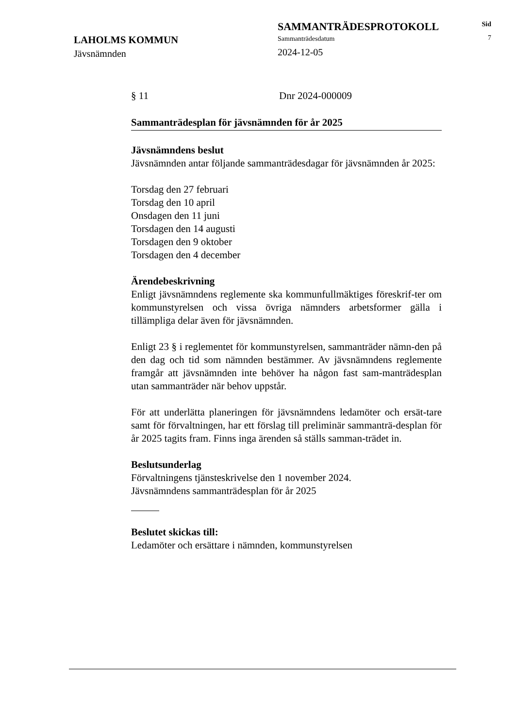LAHOLMS KOMMUN
Jävsnämnden
SAMMANTRÄDESPROTOKOLL
Sammanträdesdatum
2024-12-05
Sid
7
§ 11 Dnr 2024-000009
Sammanträdesplan för jävsnämnden för år 2025
Jävsnämndens beslut
Jävsnämnden antar följande sammanträdesdagar för jävsnämnden år 2025:
Torsdag den 27 februari
Torsdag den 10 april
Onsdagen den 11 juni
Torsdagen den 14 augusti
Torsdagen den 9 oktober
Torsdagen den 4 december
Ärendebeskrivning
Enligt jävsnämndens reglemente ska kommunfullmäktiges föreskrif-ter om kommunstyrelsen och vissa övriga nämnders arbetsformer gälla i tillämpliga delar även för jävsnämnden.
Enligt 23 § i reglementet för kommunstyrelsen, sammanträder nämn-den på den dag och tid som nämnden bestämmer. Av jävsnämndens reglemente framgår att jävsnämnden inte behöver ha någon fast sam-manträdesplan utan sammanträder när behov uppstår.
För att underlätta planeringen för jävsnämndens ledamöter och ersät-tare samt för förvaltningen, har ett förslag till preliminär sammanträ-desplan för år 2025 tagits fram. Finns inga ärenden så ställs samman-trädet in.
Beslutsunderlag
Förvaltningens tjänsteskrivelse den 1 november 2024.
Jävsnämndens sammanträdesplan för år 2025
Beslutet skickas till:
Ledamöter och ersättare i nämnden, kommunstyrelsen